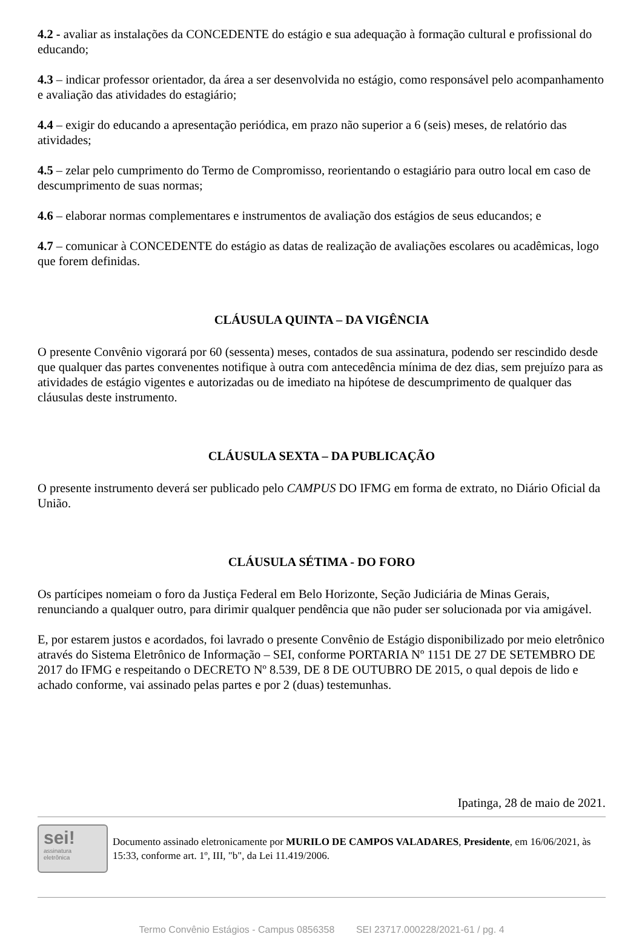4.2 - avaliar as instalações da CONCEDENTE do estágio e sua adequação à formação cultural e profissional do educando;
4.3 – indicar professor orientador, da área a ser desenvolvida no estágio, como responsável pelo acompanhamento e avaliação das atividades do estagiário;
4.4 – exigir do educando a apresentação periódica, em prazo não superior a 6 (seis) meses, de relatório das atividades;
4.5 – zelar pelo cumprimento do Termo de Compromisso, reorientando o estagiário para outro local em caso de descumprimento de suas normas;
4.6 – elaborar normas complementares e instrumentos de avaliação dos estágios de seus educandos; e
4.7 – comunicar à CONCEDENTE do estágio as datas de realização de avaliações escolares ou acadêmicas, logo que forem definidas.
CLÁUSULA QUINTA – DA VIGÊNCIA
O presente Convênio vigorará por 60 (sessenta) meses, contados de sua assinatura, podendo ser rescindido desde que qualquer das partes convenentes notifique à outra com antecedência mínima de dez dias, sem prejuízo para as atividades de estágio vigentes e autorizadas ou de imediato na hipótese de descumprimento de qualquer das cláusulas deste instrumento.
CLÁUSULA SEXTA – DA PUBLICAÇÃO
O presente instrumento deverá ser publicado pelo CAMPUS DO IFMG em forma de extrato, no Diário Oficial da União.
CLÁUSULA SÉTIMA - DO FORO
Os partícipes nomeiam o foro da Justiça Federal em Belo Horizonte, Seção Judiciária de Minas Gerais, renunciando a qualquer outro, para dirimir qualquer pendência que não puder ser solucionada por via amigável.
E, por estarem justos e acordados, foi lavrado o presente Convênio de Estágio disponibilizado por meio eletrônico através do Sistema Eletrônico de Informação – SEI, conforme PORTARIA Nº 1151 DE 27 DE SETEMBRO DE 2017 do IFMG e respeitando o DECRETO Nº 8.539, DE 8 DE OUTUBRO DE 2015, o qual depois de lido e achado conforme, vai assinado pelas partes e por 2 (duas) testemunhas.
Ipatinga, 28 de maio de 2021.
sei!
assinatura
eletrônica
Documento assinado eletronicamente por MURILO DE CAMPOS VALADARES, Presidente, em 16/06/2021, às 15:33, conforme art. 1º, III, "b", da Lei 11.419/2006.
Termo Convênio Estágios - Campus 0856358 SEI 23717.000228/2021-61 / pg. 4